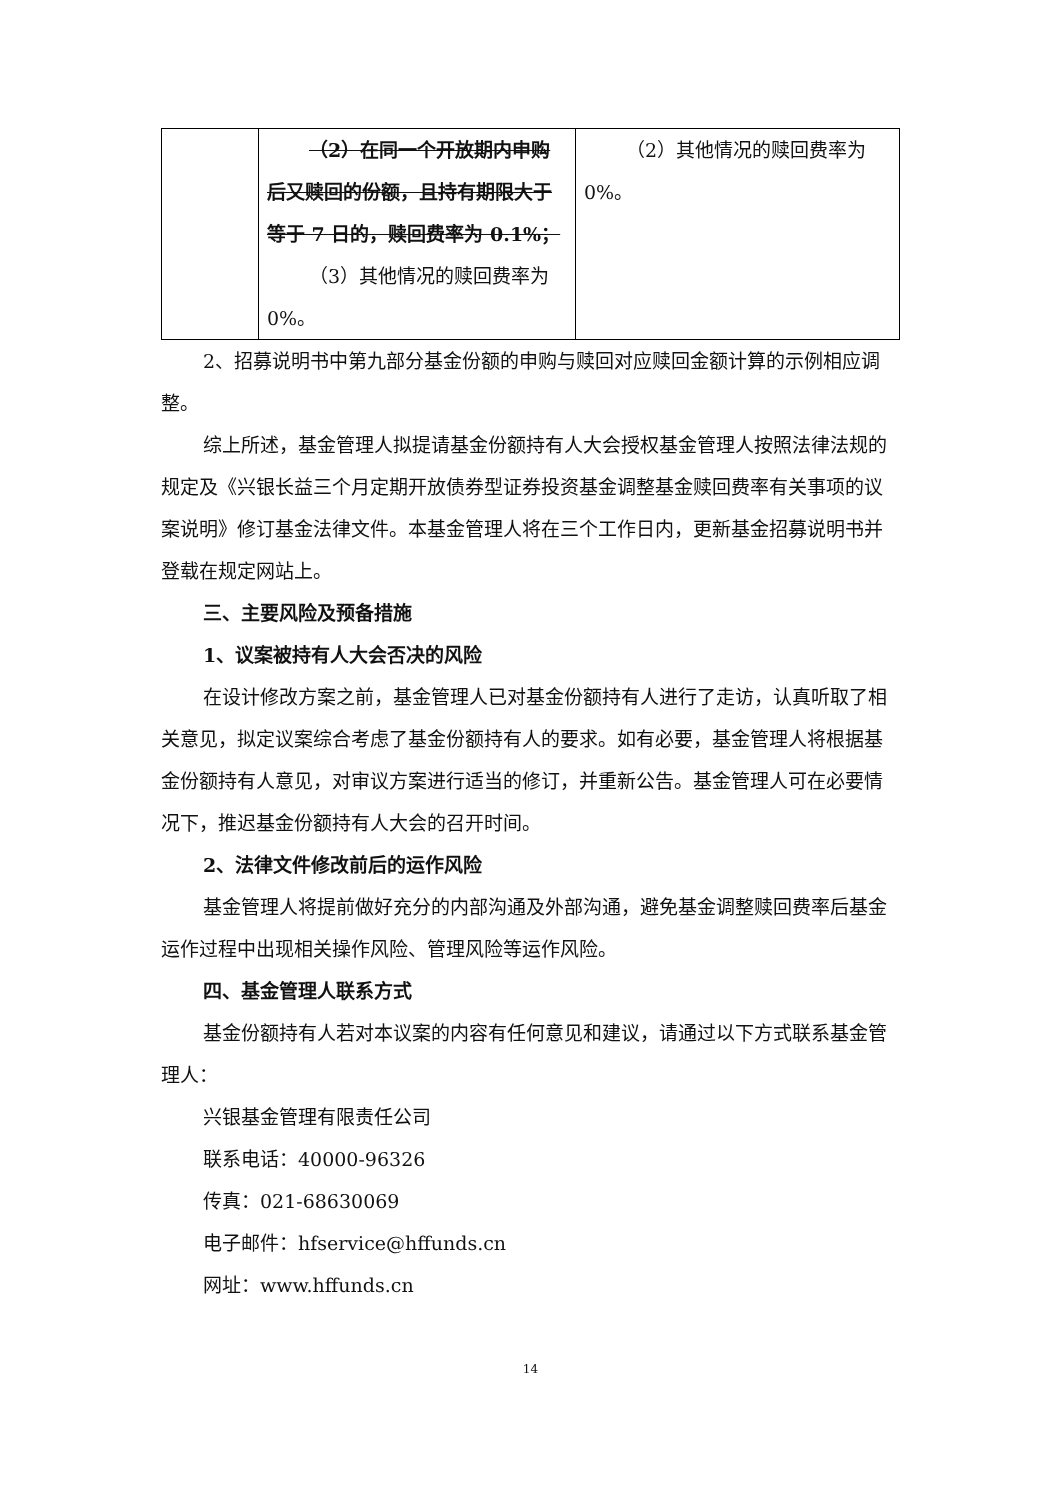| | （2）在同一个开放期内申购后又赎回的份额，且持有期限大于等于 7 日的，赎回费率为 0.1%； （3）其他情况的赎回费率为 0%。 | （2）其他情况的赎回费率为 0%。 |
2、招募说明书中第九部分基金份额的申购与赎回对应赎回金额计算的示例相应调整。
综上所述，基金管理人拟提请基金份额持有人大会授权基金管理人按照法律法规的规定及《兴银长益三个月定期开放债券型证券投资基金调整基金赎回费率有关事项的议案说明》修订基金法律文件。本基金管理人将在三个工作日内，更新基金招募说明书并登载在规定网站上。
三、主要风险及预备措施
1、议案被持有人大会否决的风险
在设计修改方案之前，基金管理人已对基金份额持有人进行了走访，认真听取了相关意见，拟定议案综合考虑了基金份额持有人的要求。如有必要，基金管理人将根据基金份额持有人意见，对审议方案进行适当的修订，并重新公告。基金管理人可在必要情况下，推迟基金份额持有人大会的召开时间。
2、法律文件修改前后的运作风险
基金管理人将提前做好充分的内部沟通及外部沟通，避免基金调整赎回费率后基金运作过程中出现相关操作风险、管理风险等运作风险。
四、基金管理人联系方式
基金份额持有人若对本议案的内容有任何意见和建议，请通过以下方式联系基金管理人：
兴银基金管理有限责任公司
联系电话：40000-96326
传真：021-68630069
电子邮件：hfservice@hffunds.cn
网址：www.hffunds.cn
14